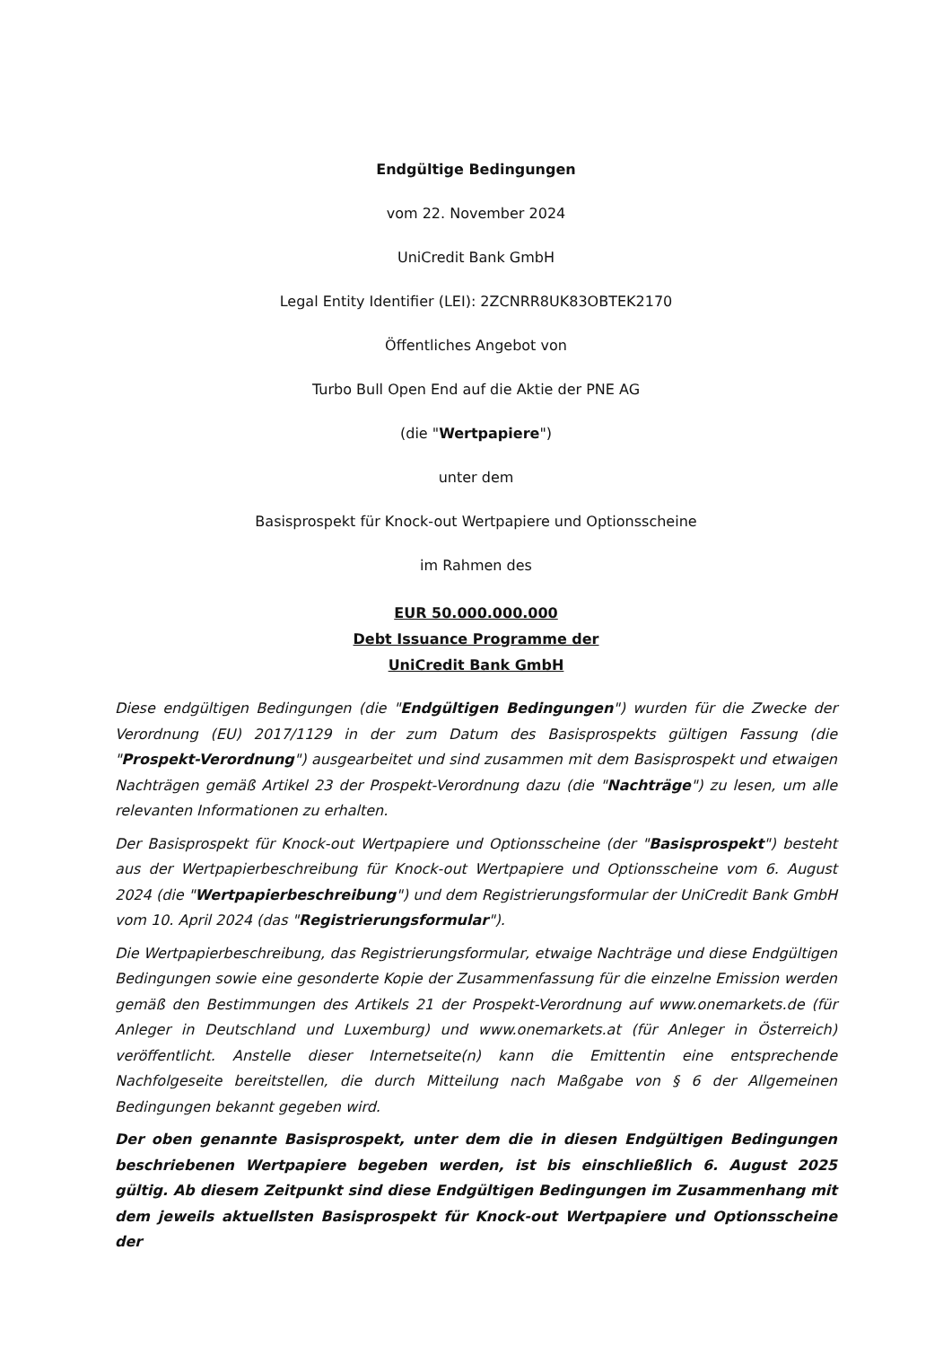Endgültige Bedingungen
vom 22. November 2024
UniCredit Bank GmbH
Legal Entity Identifier (LEI): 2ZCNRR8UK83OBTEK2170
Öffentliches Angebot von
Turbo Bull Open End auf die Aktie der PNE AG
(die "Wertpapiere")
unter dem
Basisprospekt für Knock-out Wertpapiere und Optionsscheine
im Rahmen des
EUR 50.000.000.000
Debt Issuance Programme der
UniCredit Bank GmbH
Diese endgültigen Bedingungen (die "Endgültigen Bedingungen") wurden für die Zwecke der Verordnung (EU) 2017/1129 in der zum Datum des Basisprospekts gültigen Fassung (die "Prospekt-Verordnung") ausgearbeitet und sind zusammen mit dem Basisprospekt und etwaigen Nachträgen gemäß Artikel 23 der Prospekt-Verordnung dazu (die "Nachträge") zu lesen, um alle relevanten Informationen zu erhalten.
Der Basisprospekt für Knock-out Wertpapiere und Optionsscheine (der "Basisprospekt") besteht aus der Wertpapierbeschreibung für Knock-out Wertpapiere und Optionsscheine vom 6. August 2024 (die "Wertpapierbeschreibung") und dem Registrierungsformular der UniCredit Bank GmbH vom 10. April 2024 (das "Registrierungsformular").
Die Wertpapierbeschreibung, das Registrierungsformular, etwaige Nachträge und diese Endgültigen Bedingungen sowie eine gesonderte Kopie der Zusammenfassung für die einzelne Emission werden gemäß den Bestimmungen des Artikels 21 der Prospekt-Verordnung auf www.onemarkets.de (für Anleger in Deutschland und Luxemburg) und www.onemarkets.at (für Anleger in Österreich) veröffentlicht. Anstelle dieser Internetseite(n) kann die Emittentin eine entsprechende Nachfolgeseite bereitstellen, die durch Mitteilung nach Maßgabe von § 6 der Allgemeinen Bedingungen bekannt gegeben wird.
Der oben genannte Basisprospekt, unter dem die in diesen Endgültigen Bedingungen beschriebenen Wertpapiere begeben werden, ist bis einschließlich 6. August 2025 gültig. Ab diesem Zeitpunkt sind diese Endgültigen Bedingungen im Zusammenhang mit dem jeweils aktuellsten Basisprospekt für Knock-out Wertpapiere und Optionsscheine der